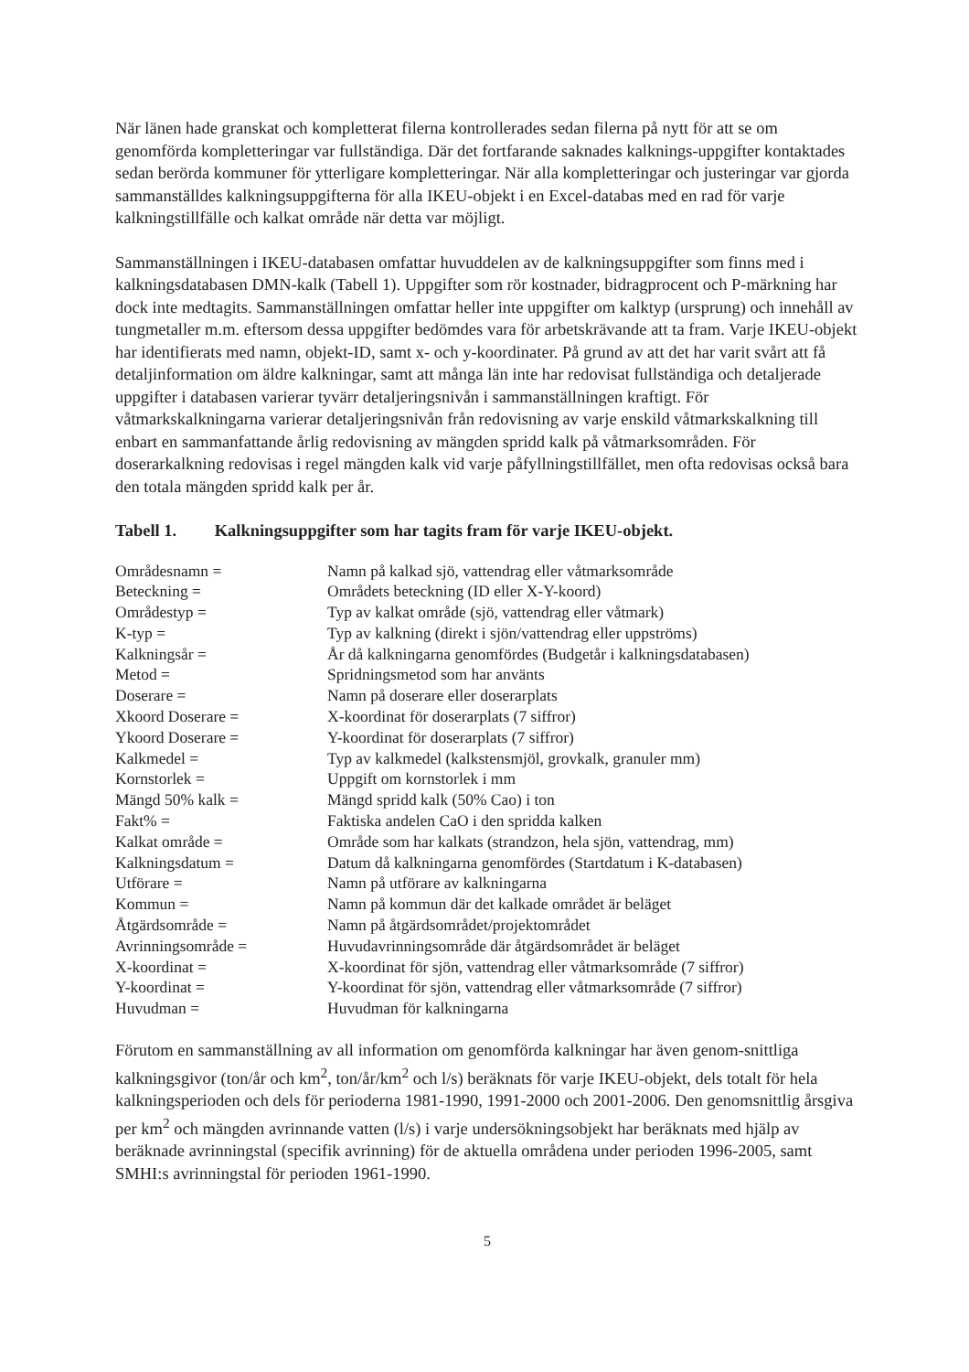När länen hade granskat och kompletterat filerna kontrollerades sedan filerna på nytt för att se om genomförda kompletteringar var fullständiga. Där det fortfarande saknades kalknings-uppgifter kontaktades sedan berörda kommuner för ytterligare kompletteringar. När alla kompletteringar och justeringar var gjorda sammanställdes kalkningsuppgifterna för alla IKEU-objekt i en Excel-databas med en rad för varje kalkningstillfälle och kalkat område när detta var möjligt.
Sammanställningen i IKEU-databasen omfattar huvuddelen av de kalkningsuppgifter som finns med i kalkningsdatabasen DMN-kalk (Tabell 1). Uppgifter som rör kostnader, bidragprocent och P-märkning har dock inte medtagits. Sammanställningen omfattar heller inte uppgifter om kalktyp (ursprung) och innehåll av tungmetaller m.m. eftersom dessa uppgifter bedömdes vara för arbetskrävande att ta fram. Varje IKEU-objekt har identifierats med namn, objekt-ID, samt x- och y-koordinater. På grund av att det har varit svårt att få detaljinformation om äldre kalkningar, samt att många län inte har redovisat fullständiga och detaljerade uppgifter i databasen varierar tyvärr detaljeringsnivån i sammanställningen kraftigt. För våtmarkskalkningarna varierar detaljeringsnivån från redovisning av varje enskild våtmarkskalkning till enbart en sammanfattande årlig redovisning av mängden spridd kalk på våtmarksområden. För doserarkalkning redovisas i regel mängden kalk vid varje påfyllningstillfället, men ofta redovisas också bara den totala mängden spridd kalk per år.
Tabell 1. Kalkningsuppgifter som har tagits fram för varje IKEU-objekt.
| Områdesnamn = | Namn på kalkad sjö, vattendrag eller våtmarksområde |
| Beteckning = | Områdets beteckning (ID eller X-Y-koord) |
| Områdestyp = | Typ av kalkat område (sjö, vattendrag eller våtmark) |
| K-typ = | Typ av kalkning (direkt i sjön/vattendrag eller uppströms) |
| Kalkningsår = | År då kalkningarna genomfördes (Budgetår i kalkningsdatabasen) |
| Metod = | Spridningsmetod som har använts |
| Doserare = | Namn på doserare eller doserarplats |
| Xkoord Doserare = | X-koordinat för doserarplats (7 siffror) |
| Ykoord Doserare = | Y-koordinat för doserarplats (7 siffror) |
| Kalkmedel = | Typ av kalkmedel (kalkstensmjöl, grovkalk, granuler mm) |
| Kornstorlek = | Uppgift om kornstorlek i mm |
| Mängd 50% kalk = | Mängd spridd kalk (50% Cao) i ton |
| Fakt% = | Faktiska andelen CaO i den spridda kalken |
| Kalkat område = | Område som har kalkats (strandzon, hela sjön, vattendrag, mm) |
| Kalkningsdatum = | Datum då kalkningarna genomfördes (Startdatum i K-databasen) |
| Utförare = | Namn på utförare av kalkningarna |
| Kommun = | Namn på kommun där det kalkade området är beläget |
| Åtgärdsområde = | Namn på åtgärdsområdet/projektområdet |
| Avrinningsområde = | Huvudavrinningsområde där åtgärdsområdet är beläget |
| X-koordinat = | X-koordinat för sjön, vattendrag eller våtmarksområde (7 siffror) |
| Y-koordinat = | Y-koordinat för sjön, vattendrag eller våtmarksområde (7 siffror) |
| Huvudman = | Huvudman för kalkningarna |
Förutom en sammanställning av all information om genomförda kalkningar har även genom-snittliga kalkningsgivor (ton/år och km<sup>2</sup>, ton/år/km<sup>2</sup> och l/s) beräknats för varje IKEU-objekt, dels totalt för hela kalkningsperioden och dels för perioderna 1981-1990, 1991-2000 och 2001-2006. Den genomsnittlig årsgiva per km<sup>2</sup> och mängden avrinnande vatten (l/s) i varje undersökningsobjekt har beräknats med hjälp av beräknade avrinningstal (specifik avrinning) för de aktuella områdena under perioden 1996-2005, samt SMHI:s avrinningstal för perioden 1961-1990.
5